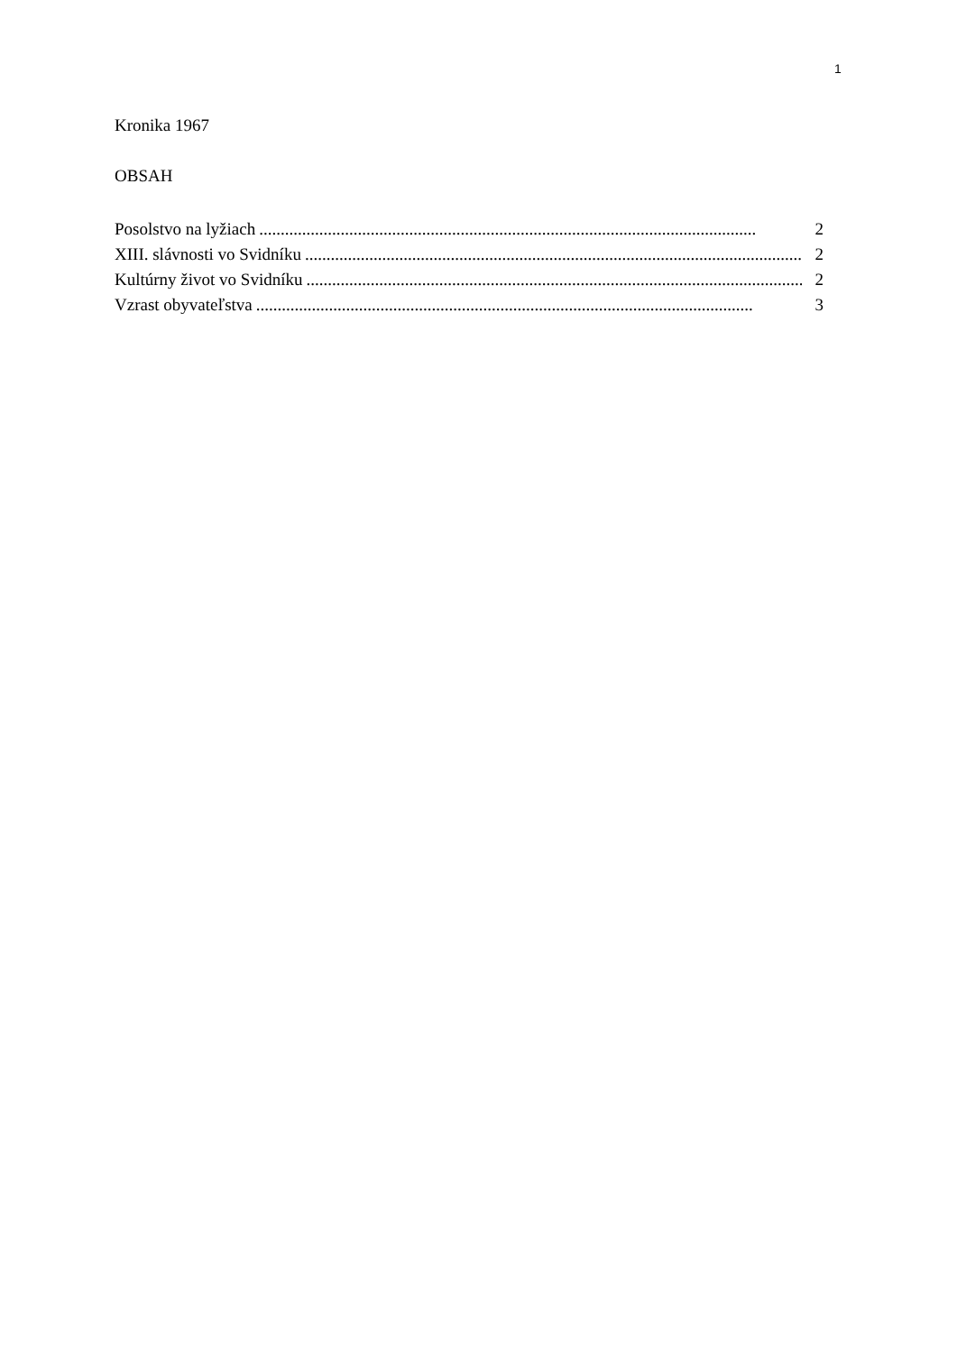1
Kronika 1967
OBSAH
Posolstvo na lyžiach.................................................................................................................... 2
XIII. slávnosti vo Svidníku.................................................................................................................... 2
Kultúrny život vo Svidníku.................................................................................................................... 2
Vzrast obyvateľstva.................................................................................................................... 3